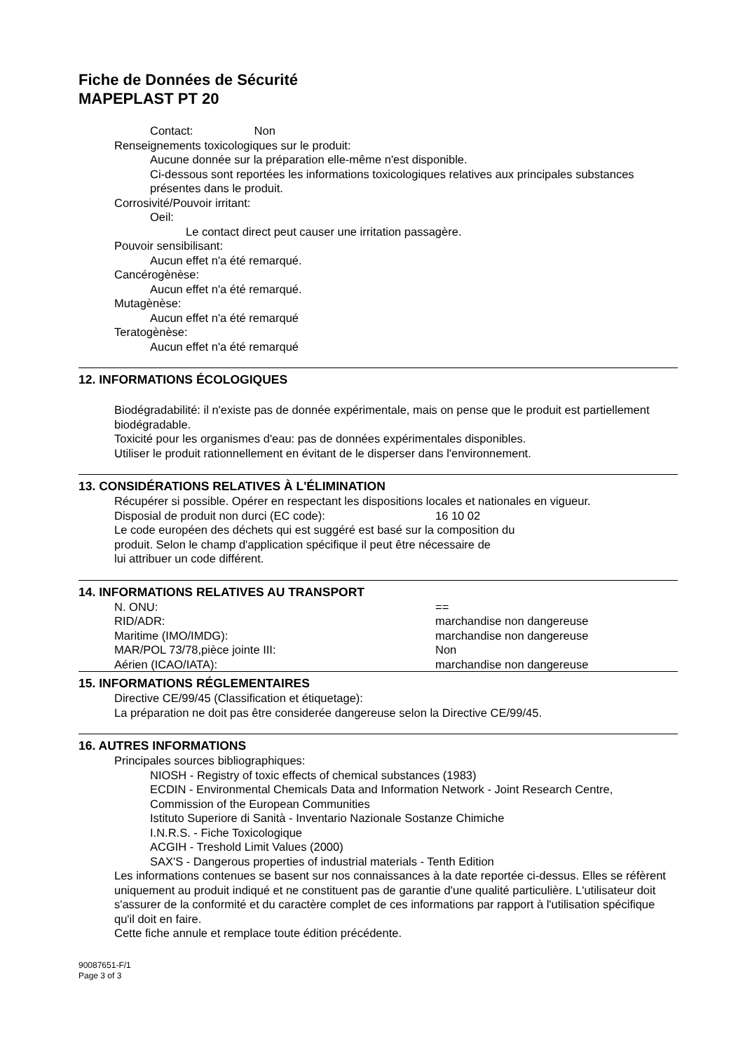Fiche de Données de Sécurité
MAPEPLAST PT 20
Contact: Non
Renseignements toxicologiques sur le produit:
Aucune donnée sur la préparation elle-même n'est disponible.
Ci-dessous sont reportées les informations toxicologiques relatives aux principales substances présentes dans le produit.
Corrosivité/Pouvoir irritant:
Oeil:
Le contact direct peut causer une irritation passagère.
Pouvoir sensibilisant:
Aucun effet n'a été remarqué.
Cancérogènèse:
Aucun effet n'a été remarqué.
Mutagènèse:
Aucun effet n'a été remarqué
Teratogènèse:
Aucun effet n'a été remarqué
12. INFORMATIONS ÉCOLOGIQUES
Biodégradabilité: il n'existe pas de donnée expérimentale, mais on pense que le produit est partiellement biodégradable.
Toxicité pour les organismes d'eau: pas de données expérimentales disponibles.
Utiliser le produit rationnellement en évitant de le disperser dans l'environnement.
13. CONSIDÉRATIONS RELATIVES À L'ÉLIMINATION
Récupérer si possible. Opérer en respectant les dispositions locales et nationales en vigueur.
Disposial de produit non durci (EC code): 16 10 02
Le code européen des déchets qui est suggéré est basé sur la composition du
produit. Selon le champ d'application spécifique il peut être nécessaire de
lui attribuer un code différent.
14. INFORMATIONS RELATIVES AU TRANSPORT
N. ONU: ==
RID/ADR: marchandise non dangereuse
Maritime (IMO/IMDG): marchandise non dangereuse
MAR/POL 73/78,pièce jointe III: Non
Aérien (ICAO/IATA): marchandise non dangereuse
15. INFORMATIONS RÉGLEMENTAIRES
Directive CE/99/45 (Classification et étiquetage):
La préparation ne doit pas être considerée dangereuse selon la Directive CE/99/45.
16. AUTRES INFORMATIONS
Principales sources bibliographiques:
NIOSH - Registry of toxic effects of chemical substances (1983)
ECDIN - Environmental Chemicals Data and Information Network - Joint Research Centre, Commission of the European Communities
Istituto Superiore di Sanità - Inventario Nazionale Sostanze Chimiche
I.N.R.S. - Fiche Toxicologique
ACGIH - Treshold Limit Values (2000)
SAX'S - Dangerous properties of industrial materials - Tenth Edition
Les informations contenues se basent sur nos connaissances à la date reportée ci-dessus. Elles se réfèrent uniquement au produit indiqué et ne constituent pas de garantie d'une qualité particulière. L'utilisateur doit s'assurer de la conformité et du caractère complet de ces informations par rapport à l'utilisation spécifique qu'il doit en faire.
Cette fiche annule et remplace toute édition précédente.
90087651-F/1
Page 3 of 3